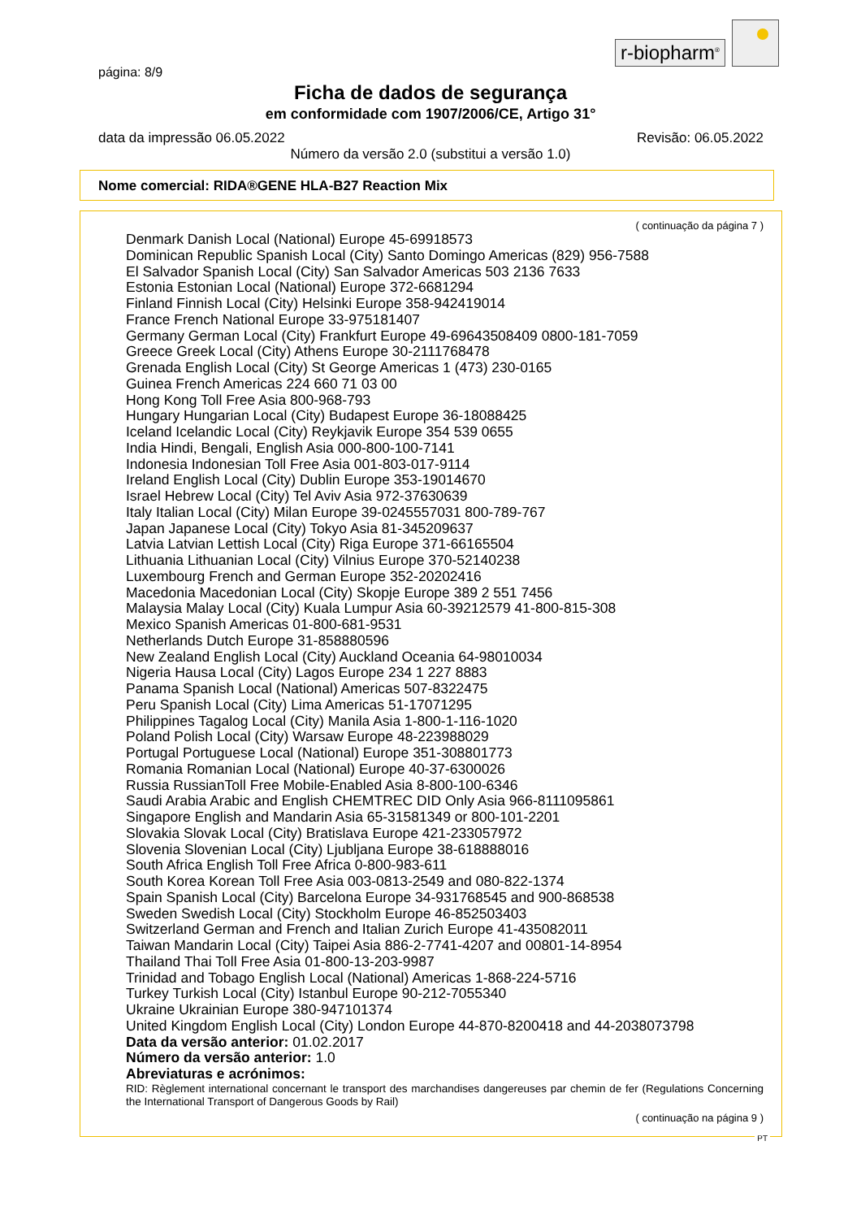r-biopharm<sup>®</sup>
página: 8/9
Ficha de dados de segurança
em conformidade com 1907/2006/CE, Artigo 31°
data da impressão 06.05.2022 Revisão: 06.05.2022
Número da versão 2.0 (substitui a versão 1.0)
Nome comercial: RIDA®GENE HLA-B27 Reaction Mix
( continuação da página 7 )
Denmark Danish Local (National) Europe 45-69918573
Dominican Republic Spanish Local (City) Santo Domingo Americas (829) 956-7588
El Salvador Spanish Local (City) San Salvador Americas 503 2136 7633
Estonia Estonian Local (National) Europe 372-6681294
Finland Finnish Local (City) Helsinki Europe 358-942419014
France French National Europe 33-975181407
Germany German Local (City) Frankfurt Europe 49-69643508409 0800-181-7059
Greece Greek Local (City) Athens Europe 30-2111768478
Grenada English Local (City) St George Americas 1 (473) 230-0165
Guinea French Americas 224 660 71 03 00
Hong Kong Toll Free Asia 800-968-793
Hungary Hungarian Local (City) Budapest Europe 36-18088425
Iceland Icelandic Local (City) Reykjavik Europe 354 539 0655
India Hindi, Bengali, English Asia 000-800-100-7141
Indonesia Indonesian Toll Free Asia 001-803-017-9114
Ireland English Local (City) Dublin Europe 353-19014670
Israel Hebrew Local (City) Tel Aviv Asia 972-37630639
Italy Italian Local (City) Milan Europe 39-0245557031 800-789-767
Japan Japanese Local (City) Tokyo Asia 81-345209637
Latvia Latvian Lettish Local (City) Riga Europe 371-66165504
Lithuania Lithuanian Local (City) Vilnius Europe 370-52140238
Luxembourg French and German Europe 352-20202416
Macedonia Macedonian Local (City) Skopje Europe 389 2 551 7456
Malaysia Malay Local (City) Kuala Lumpur Asia 60-39212579 41-800-815-308
Mexico Spanish Americas 01-800-681-9531
Netherlands Dutch Europe 31-858880596
New Zealand English Local (City) Auckland Oceania 64-98010034
Nigeria Hausa Local (City) Lagos Europe 234 1 227 8883
Panama Spanish Local (National) Americas 507-8322475
Peru Spanish Local (City) Lima Americas 51-17071295
Philippines Tagalog Local (City) Manila Asia 1-800-1-116-1020
Poland Polish Local (City) Warsaw Europe 48-223988029
Portugal Portuguese Local (National) Europe 351-308801773
Romania Romanian Local (National) Europe 40-37-6300026
Russia RussianToll Free Mobile-Enabled Asia 8-800-100-6346
Saudi Arabia Arabic and English CHEMTREC DID Only Asia 966-8111095861
Singapore English and Mandarin Asia 65-31581349 or 800-101-2201
Slovakia Slovak Local (City) Bratislava Europe 421-233057972
Slovenia Slovenian Local (City) Ljubljana Europe 38-618888016
South Africa English Toll Free Africa 0-800-983-611
South Korea Korean Toll Free Asia 003-0813-2549 and 080-822-1374
Spain Spanish Local (City) Barcelona Europe 34-931768545 and 900-868538
Sweden Swedish Local (City) Stockholm Europe 46-852503403
Switzerland German and French and Italian Zurich Europe 41-435082011
Taiwan Mandarin Local (City) Taipei Asia 886-2-7741-4207 and 00801-14-8954
Thailand Thai Toll Free Asia 01-800-13-203-9987
Trinidad and Tobago English Local (National) Americas 1-868-224-5716
Turkey Turkish Local (City) Istanbul Europe 90-212-7055340
Ukraine Ukrainian Europe 380-947101374
United Kingdom English Local (City) London Europe 44-870-8200418 and 44-2038073798
Data da versão anterior: 01.02.2017
Número da versão anterior: 1.0
Abreviaturas e acrónimos:
RID: Règlement international concernant le transport des marchandises dangereuses par chemin de fer (Regulations Concerning the International Transport of Dangerous Goods by Rail)
( continuação na página 9 )
PT